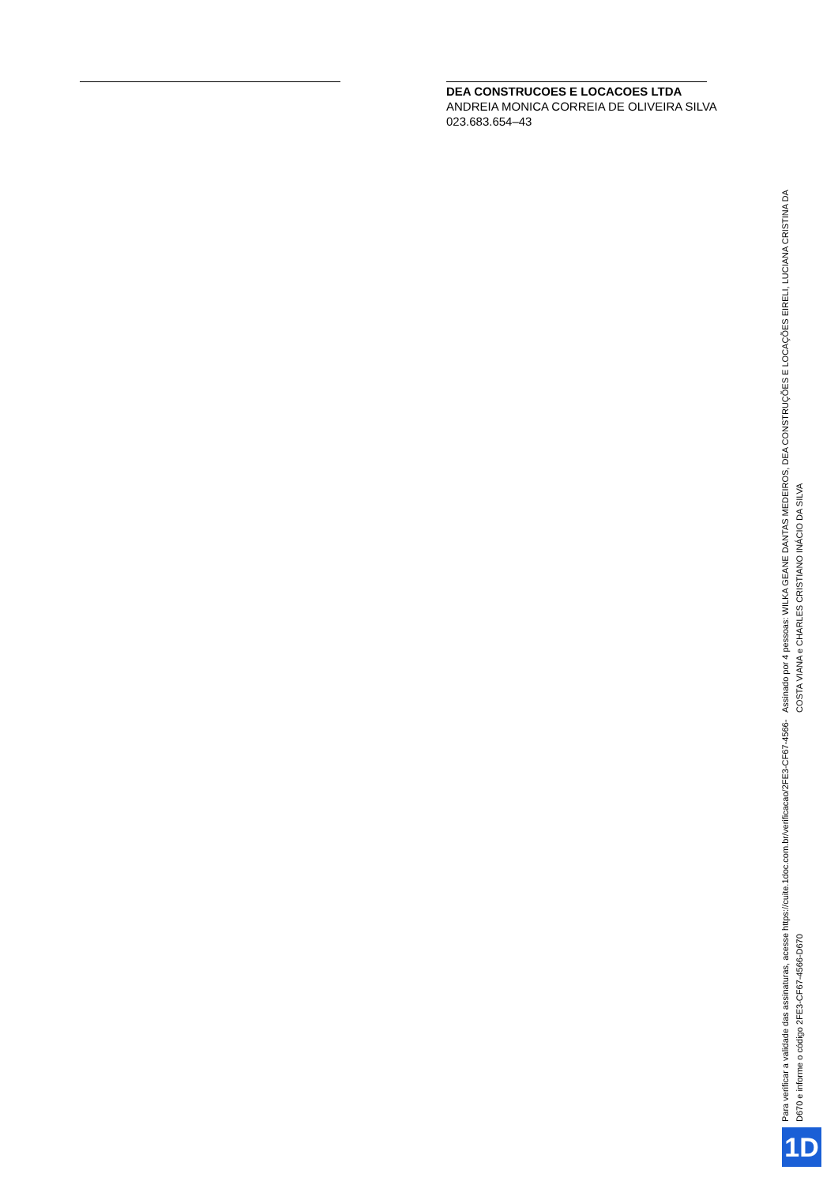DEA CONSTRUCOES E LOCACOES LTDA
ANDREIA MONICA CORREIA DE OLIVEIRA SILVA
023.683.654–43
Para verificar a validade das assinaturas, acesse https://cuite.1doc.com.br/verificacao/2FE3-CF67-4566-D670 e informe o código 2FE3-CF67-4566-D670
Assinado por 4 pessoas: WILKA GEANE DANTAS MEDEIROS, DEA CONSTRUÇÕES E LOCAÇÕES EIRELI, LUCIANA CRISTINA DA COSTA VIANA e CHARLES CRISTIANO INÁCIO DA SILVA
1D